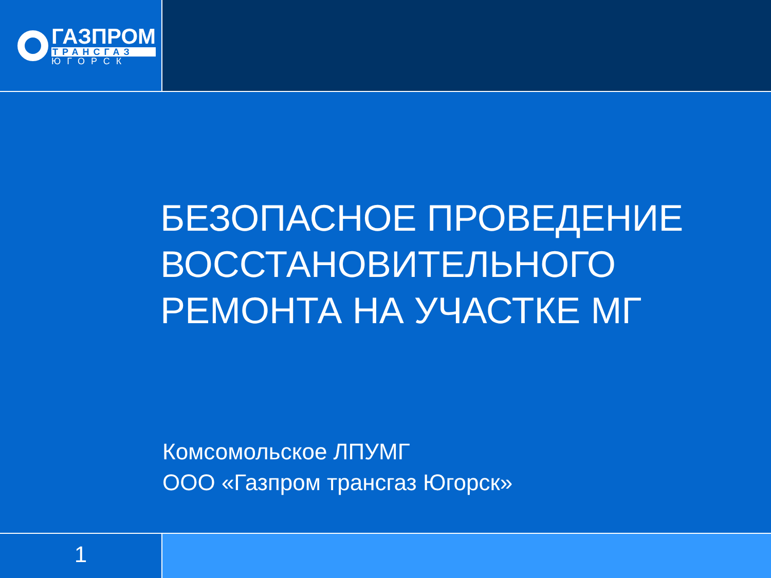ГАЗПРОМ
ТРАНСГАЗ
ЮГОРСК
БЕЗОПАСНОЕ ПРОВЕДЕНИЕ
ВОССТАНОВИТЕЛЬНОГО
РЕМОНТА НА УЧАСТКЕ МГ
Комсомольское ЛПУМГ
ООО «Газпром трансгаз Югорск»
1